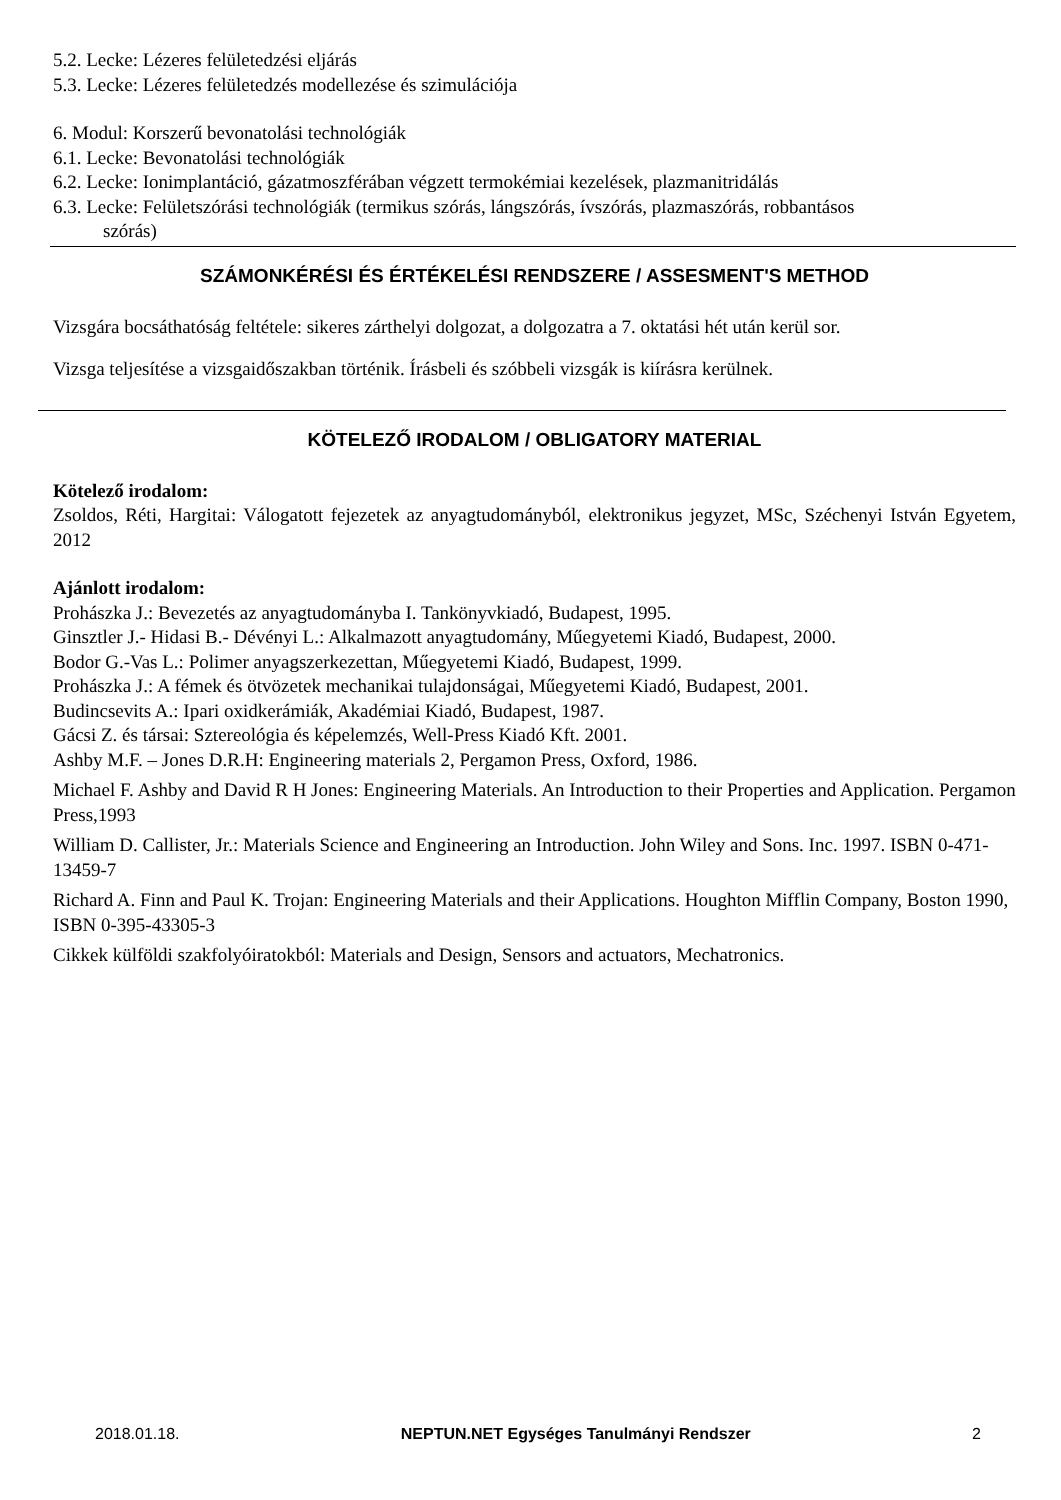5.2. Lecke: Lézeres felületedzési eljárás
5.3. Lecke: Lézeres felületedzés modellezése és szimulációja
6. Modul: Korszerű bevonatolási technológiák
6.1. Lecke: Bevonatolási technológiák
6.2. Lecke: Ionimplantáció, gázatmoszférában végzett termokémiai kezelések, plazmanitridálás
6.3. Lecke: Felületszórási technológiák (termikus szórás, lángszórás, ívszórás, plazmaszórás, robbantásos
szórás)
SZÁMONKÉRÉSI ÉS ÉRTÉKELÉSI RENDSZERE / ASSESMENT'S METHOD
Vizsgára bocsáthatóság feltétele: sikeres zárthelyi dolgozat, a dolgozatra a 7. oktatási hét után kerül sor.
Vizsga teljesítése a vizsgaidőszakban történik. Írásbeli és szóbbeli vizsgák is kiírásra kerülnek.
KÖTELEZŐ IRODALOM / OBLIGATORY MATERIAL
Kötelező irodalom:
Zsoldos, Réti, Hargitai: Válogatott fejezetek az anyagtudományból, elektronikus jegyzet, MSc, Széchenyi István Egyetem, 2012
Ajánlott irodalom:
Prohászka J.: Bevezetés az anyagtudományba I. Tankönyvkiadó, Budapest, 1995.
Ginsztler J.- Hidasi B.- Dévényi L.: Alkalmazott anyagtudomány, Műegyetemi Kiadó, Budapest, 2000.
Bodor G.-Vas L.: Polimer anyagszerkezettan, Műegyetemi Kiadó, Budapest, 1999.
Prohászka J.: A fémek és ötvözetek mechanikai tulajdonságai, Műegyetemi Kiadó, Budapest, 2001.
Budincsevits A.: Ipari oxidkerámiák, Akadémiai Kiadó, Budapest, 1987.
Gácsi Z. és társai: Sztereológia és képelemzés, Well-Press Kiadó Kft. 2001.
Ashby M.F. – Jones D.R.H: Engineering materials 2, Pergamon Press, Oxford, 1986.
Michael F. Ashby and David R H Jones: Engineering Materials. An Introduction to their Properties and Application. Pergamon Press,1993
William D. Callister, Jr.: Materials Science and Engineering an Introduction. John Wiley and Sons. Inc. 1997. ISBN 0-471-13459-7
Richard A. Finn and Paul K. Trojan: Engineering Materials and their Applications. Houghton Mifflin Company, Boston 1990, ISBN 0-395-43305-3
Cikkek külföldi szakfolyóiratokból: Materials and Design, Sensors and actuators, Mechatronics.
2018.01.18. NEPTUN.NET Egységes Tanulmányi Rendszer 2